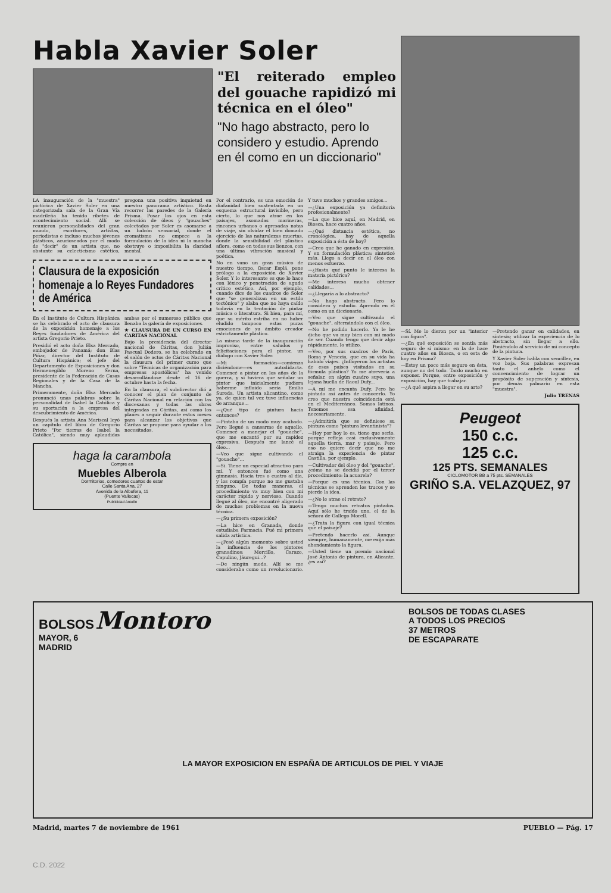Habla Xavier Soler
"El reiterado empleo del gouache rapidizó mi técnica en el óleo"
"No hago abstracto, pero lo considero y estudio. Aprendo en él como en un diccionario"
LA inauguración de la "muestra" pictórica de Xavier Soler en una categorizada sala de la Gran Vía madrileña ha tenido ribetes de acontecimiento social. Allí se reunieron personalidades del gran mundo, escritores, artistas, periodistas e incluso muchos jóvenes plásticos, acuriosеados por el modo de "decir" de un artista que, no obstante su eclecticismo estético, pregona una positiva inquietud en nuestro panorama artístico. Basta recorrer las paredes de la Galería Prisma. Posar los ojos en esta colección de óleos y "gouaches" colectados por Soler es asomarse a un balcón sensorial, donde el cromatismo no empece a la formulación de la idea ni la mancha obstruye o imposibilita la claridad mental.
Clausura de la exposición homenaje a lo Reyes Fundadores de América
En el Instituto de Cultura Hispánica se ha celebrado el acto de clausura de la exposición homenaje a los Reyes fundadores de América del artista Gregorio Prieto.
Presidió el acto doña Elsa Mercado, embajador de Panamá; don Blas Piñar, director del Instituto de Cultura Hispánica; el jefe del Departamento de Exposiciones y don Hermenegildo Moreno Serna, presidente de la Federación de Casas Regionales y de la Casa de la Mancha.
Primeramente, doña Elsa Mercado pronunció unas palabras sobre la personalidad de Isabel la Católica y su aportación a la empresa del descubrimiento de América.
Después la artista Ana Mariscal leyó un capítulo del libro de Gregorio Prieto "Por tierras de Isabel la Católica", siendo muy aplaudidas ambas por el numeroso público que llenaba la galería de exposiciones.
★ CLAUSURA DE UN CURSO EN CARITAS NACIONAL
Bajo la presidencia del director nacional de Cáritas, don Julián Pascual Dodero, se ha celebrado en el salón de actos de Cáritas Nacional la clausura del primer curso que sobre "Técnicas de organización para empresas apostólicas" ha venido desarrollándose desde el 16 de octubre hasta la fecha.
En la clausura, el subdirector dió a conocer el plan de conjunto de Cáritas Nacional en relación con las diocesanas y todas las obras integradas en Cáritas, así como los planes a seguir durante estos meses para alcanzar los objetivos que Cáritas se propone para ayudar a los necesitados.
haga la carambola
Compre en
Muebles Alberola
Dormitorios, comedores cuartos de estar
Calle Santa Ana, 27
Avenida de la Albufera, 11
(Puente Vallecas)
Publicidad Antolín
Por el contrario, es una emoción de diafanidad bien sustentada en un esquema estructural invisible, pero cierto, lo que nos atrae en los paisajes, asomadas marineras, rincones urbanos o apresadas notas de viaje, sin olvidar el bien domado ejercicio de las naturalezas muertas, donde la sensibilidad del plástico aflora, como en todos sus lienzos, con una última vibración musical y poética.
No en vano un gran músico de nuestro tiempo, Oscar Esplá, pone prólogo a la exposición de Xavier Soler. Y lo interesante es que lo hace con léxico y penetración de agudo crítico estético. Así, por ejemplo, cuando dice de los cuadros de Soler que "se generalizan en un estilo tectónico" y alaba que no haya caído todavía en la tentación de pintar música o literatura. Si bien, para mí, que su mérito estriba en no haber eludido tampoco estas puras emociones de su ámbito creador estrictamente plástico.
La misma tarde de la inauguración improviso, entre saludos y felicitaciones para el pintor, un diálogo con Xavier Soler.
—Mi formación—comienza diciéndome—es autodidacta. Comencé a pintar en los años de la guerra, y si tuviera que señalar un pintor que inicialmente pudiera haberme influido sería Emilio Sureda. Un artista alicantino, como yo, de quien tal vez tuve influencias de arranque...
—¿Qué tipo de pintura hacía entonces?
—Pintaba de un modo muy acabado. Pero llegué a cansarme de aquello. Comencé a manejar el "gouache", que me encantó por su rapidez expresiva. Después me lancé al óleo...
—Veo que sigue cultivando el "gouache"...
—Sí. Tiene un especial atractivo para mí. Y entonces fué como una gimnasia. Hacía tres o cuatro al día, y los rompía porque no me gustaba ninguno. De todas maneras, el procedimiento va muy bien con mi carácter rápido y nervioso. Cuando llegué al óleo, me encontré aligerado de muchos problemas en la nueva técnica.
—¿Su primera exposición?
—La hice en Granada, donde estudiaba Farmacia. Fué mi primera salida artística.
—¿Pesó algún momento sobre usted la influencia de los pintores granadinos: Morcillo, Carazo, Capulino, Jáuregui...?
—De ningún modo. Allí se me consideraba como un revolucionario. Y tuve muchos y grandes amigos...
—¿Una exposición ya definitoria profesionalmente?
—La que hice aquí, en Madrid, en Biosca, hace cuatro años.
—¿Qué distancia estética, no cronológica, hay de aquella exposición a ésta de hoy?
—Creo que he ganado en expresión. Y en formulación plástica: sinteticé más. Llego a decir en el óleo con menos esfuerzo.
—¿Hasta qué punto le interesa la materia pictórica?
—Me interesa mucho obtener calidades...
—¿Llegaría a lo abstracto?
—No hago abstracto. Pero lo considero y estudio. Aprendo en él como en un diccionario.
—Veo que sigue cultivando el "gouache", alternándolo con el óleo.
—No he podido hacerlo. Ya le he dicho que va muy bien con mi modo de ser. Cuando tengo que decir algo rápidamente, lo utilizo.
—Veo, por sus cuadros de París, Roma y Venecia, que en su vida ha habido viajes. ¿Influyeron los artistas de esos países visitados en su fórmula plástica? Yo me atrevería a señalar, en algún cuadro suyo, una lejana huella de Raoul Dufy...
—A mí me encanta Dufy. Pero he pintado así antes de conocerlo. Yo creo que nuestra coincidencia está en el Mediterráneo. Somos latinos. Tenemos esa afinidad, necesariamente.
—¿Admitiría que se definiese su pintura como "pintura levantinista"?
—Hoy por hoy lo es, tiene que serlo, porque refleja casi exclusivamente aquella tierra, mar y paisaje. Pero eso no quiere decir que no me atraiga la experiencia de pintar Castilla, por ejemplo.
—Cultivador del óleo y del "gouache", ¿cómo no se decidió por el tercer procedimiento: la acuarela?
—Porque es una técnica. Con las técnicas se aprenden los trucos y se pierde la idea.
—¿No le atrae el retrato?
—Tengo muchos retratos pintados. Aquí sólo he traído uno, el de la señora de Gallego Morell.
—¿Trata la figura con igual técnica que el paisaje?
—Pretendo hacerlo así. Aunque siempre, humanamente, me exija más ahondamiento la figura.
—Usted tiene un premio nacional José Antonio de pintura, en Alicante, ¿es así?
—Sí. Me lo dieron por un "interior con figura".
—¿En qué exposición se sentía más seguro de sí mismo: en la de hace cuatro años en Biosca, o en esta de hoy en Prisma?
—Estoy un poco más seguro en ésta, aunque no del todo. Tardo mucho en exponer. Porque, entre exposición y exposición, hay que trabajar.
—¿A qué aspira a llegar en su arte?
—Pretendo ganar en calidades, en síntesis; utilizar la experiencia de lo abstracto, sin llegar a ello. Poniéndolo al servicio de mi concepto de la pintura.
Y Xavier Soler habla con sencillez, en voz baja. Sus palabras expresan tanto el anhelo como el convencimiento de lograr un propósito de superación y síntesis, por demás palmario en esta "muestra".
Julio TRENAS
Peugeot
150 c.c.
125 c.c.
125 PTS. SEMANALES
CICLOMOTOR BB a 75 pts. SEMANALES
GRIÑO S.A. VELAZQUEZ, 97
BOLSOS Montoro
MAYOR, 6
MADRID
BOLSOS DE TODAS CLASES
A TODOS LOS PRECIOS
37 METROS
DE ESCAPARATE
LA MAYOR EXPOSICION EN ESPAÑA DE ARTICULOS DE PIEL Y VIAJE
Madrid, martes 7 de noviembre de 1961 PUEBLO — Pág. 17
C.D. 2022